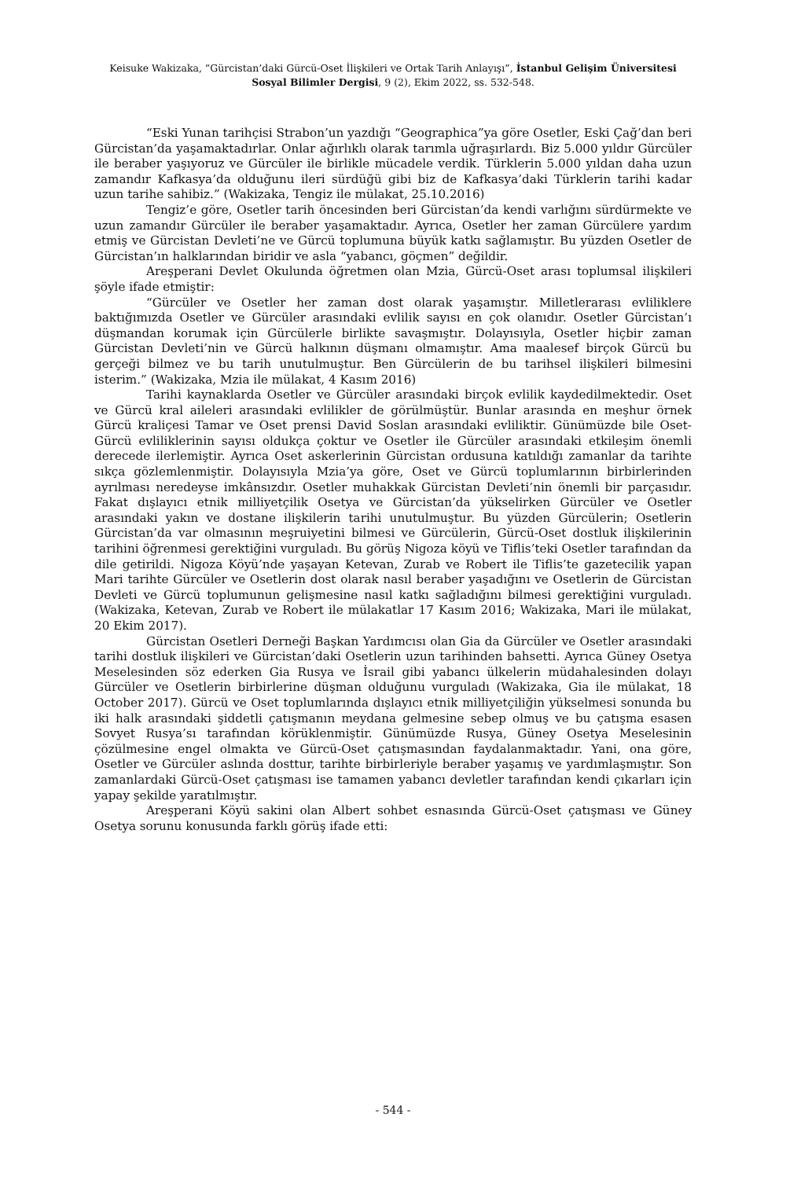Keisuke Wakizaka, “Gürcistan’daki Gürcü-Oset İlişkileri ve Ortak Tarih Anlayışı”, İstanbul Gelişim Üniversitesi Sosyal Bilimler Dergisi, 9 (2), Ekim 2022, ss. 532-548.
“Eski Yunan tarihçisi Strabon’un yazdığı “Geographica”ya göre Osetler, Eski Çağ’dan beri Gürcistan’da yaşamaktadırlar. Onlar ağırlıklı olarak tarımla uğraşırlardı. Biz 5.000 yıldır Gürcüler ile beraber yaşıyoruz ve Gürcüler ile birlikle mücadele verdik. Türklerin 5.000 yıldan daha uzun zamandır Kafkasya’da olduğunu ileri sürdüğü gibi biz de Kafkasya’daki Türklerin tarihi kadar uzun tarihe sahibiz.” (Wakizaka, Tengiz ile mülakat, 25.10.2016)
Tengiz’e göre, Osetler tarih öncesinden beri Gürcistan’da kendi varlığını sürdürmekte ve uzun zamandır Gürcüler ile beraber yaşamaktadır. Ayrıca, Osetler her zaman Gürcülere yardım etmiş ve Gürcistan Devleti’ne ve Gürcü toplumuna büyük katkı sağlamıştır. Bu yüzden Osetler de Gürcistan’ın halklarından biridir ve asla “yabancı, göçmen” değildir.
Areşperani Devlet Okulunda öğretmen olan Mzia, Gürcü-Oset arası toplumsal ilişkileri şöyle ifade etmiştir:
“Gürcüler ve Osetler her zaman dost olarak yaşamıştır. Milletlerarası evliliklere baktığımızda Osetler ve Gürcüler arasındaki evlilik sayısı en çok olanıdır. Osetler Gürcistan’ı düşmandan korumak için Gürcülerle birlikte savaşmıştır. Dolayısıyla, Osetler hiçbir zaman Gürcistan Devleti’nin ve Gürcü halkının düşmanı olmamıştır. Ama maalesef birçok Gürcü bu gerçeği bilmez ve bu tarih unutulmuştur. Ben Gürcülerin de bu tarihsel ilişkileri bilmesini isterim.” (Wakizaka, Mzia ile mülakat, 4 Kasım 2016)
Tarihi kaynaklarda Osetler ve Gürcüler arasındaki birçok evlilik kaydedilmektedir. Oset ve Gürcü kral aileleri arasındaki evlilikler de görülmüştür. Bunlar arasında en meşhur örnek Gürcü kraliçesi Tamar ve Oset prensi David Soslan arasındaki evliliktir. Günümüzde bile Oset-Gürcü evliliklerinin sayısı oldukça çoktur ve Osetler ile Gürcüler arasındaki etkileşim önemli derecede ilerlemiştir. Ayrıca Oset askerlerinin Gürcistan ordusuna katıldığı zamanlar da tarihte sıkça gözlemlenmiştir. Dolayısıyla Mzia’ya göre, Oset ve Gürcü toplumlarının birbirlerinden ayrılması neredeyse imkânsızdır. Osetler muhakkak Gürcistan Devleti’nin önemli bir parçasıdır. Fakat dışlayıcı etnik milliyetçilik Osetya ve Gürcistan’da yükselirken Gürcüler ve Osetler arasındaki yakın ve dostane ilişkilerin tarihi unutulmuştur. Bu yüzden Gürcülerin; Osetlerin Gürcistan’da var olmasının meşruiyetini bilmesi ve Gürcülerin, Gürcü-Oset dostluk ilişkilerinin tarihini öğrenmesi gerektiğini vurguladı. Bu görüş Nigoza köyü ve Tiflis’teki Osetler tarafından da dile getirildi. Nigoza Köyü’nde yaşayan Ketevan, Zurab ve Robert ile Tiflis’te gazetecilik yapan Mari tarihte Gürcüler ve Osetlerin dost olarak nasıl beraber yaşadığını ve Osetlerin de Gürcistan Devleti ve Gürcü toplumunun gelişmesine nasıl katkı sağladığını bilmesi gerektiğini vurguladı. (Wakizaka, Ketevan, Zurab ve Robert ile mülakatlar 17 Kasım 2016; Wakizaka, Mari ile mülakat, 20 Ekim 2017).
Gürcistan Osetleri Derneği Başkan Yardımcısı olan Gia da Gürcüler ve Osetler arasındaki tarihi dostluk ilişkileri ve Gürcistan’daki Osetlerin uzun tarihinden bahsetti. Ayrıca Güney Osetya Meselesinden söz ederken Gia Rusya ve İsrail gibi yabancı ülkelerin müdahalesinden dolayı Gürcüler ve Osetlerin birbirlerine düşman olduğunu vurguladı (Wakizaka, Gia ile mülakat, 18 October 2017). Gürcü ve Oset toplumlarında dışlayıcı etnik milliyetçiliğin yükselmesi sonunda bu iki halk arasındaki şiddetli çatışmanın meydana gelmesine sebep olmuş ve bu çatışma esasen Sovyet Rusya’sı tarafından körüklenmiştir. Günümüzde Rusya, Güney Osetya Meselesinin çözülmesine engel olmakta ve Gürcü-Oset çatışmasından faydalanmaktadır. Yani, ona göre, Osetler ve Gürcüler aslında dosttur, tarihte birbirleriyle beraber yaşamış ve yardımlaşmıştır. Son zamanlardaki Gürcü-Oset çatışması ise tamamen yabancı devletler tarafından kendi çıkarları için yapay şekilde yaratılmıştır.
Areşperani Köyü sakini olan Albert sohbet esnasında Gürcü-Oset çatışması ve Güney Osetya sorunu konusunda farklı görüş ifade etti:
- 544 -